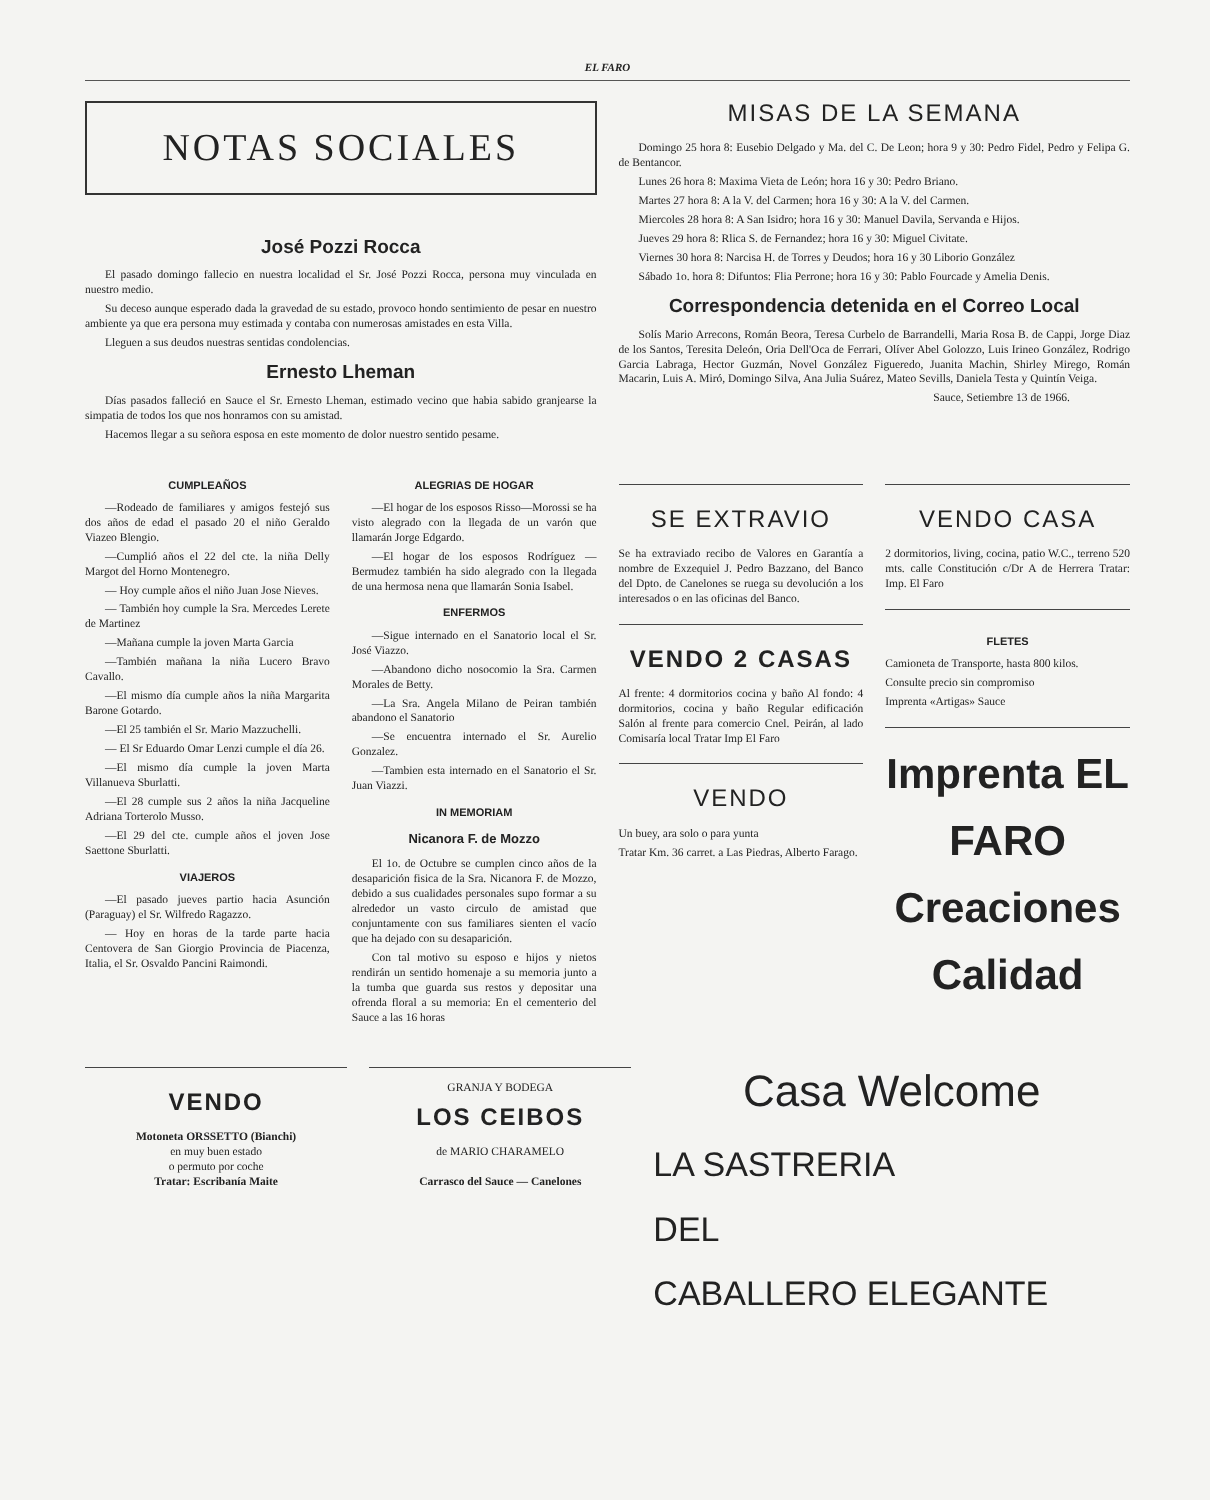EL FARO
NOTAS SOCIALES
José Pozzi Rocca
El pasado domingo fallecio en nuestra localidad el Sr. José Pozzi Rocca, persona muy vinculada en nuestro medio.
Su deceso aunque esperado dada la gravedad de su estado, provoco hondo sentimiento de pesar en nuestro ambiente ya que era persona muy estimada y contaba con numerosas amistades en esta Villa.
Lleguen a sus deudos nuestras sentidas condolencias.
Ernesto Lheman
Días pasados falleció en Sauce el Sr. Ernesto Lheman, estimado vecino que habia sabido granjearse la simpatia de todos los que nos honramos con su amistad.
Hacemos llegar a su señora esposa en este momento de dolor nuestro sentido pesame.
MISAS DE LA SEMANA
Domingo 25 hora 8: Eusebio Delgado y Ma. del C. De Leon; hora 9 y 30: Pedro Fidel, Pedro y Felipa G. de Bentancor.
Lunes 26 hora 8: Maxima Vieta de León; hora 16 y 30: Pedro Briano.
Martes 27 hora 8: A la V. del Carmen; hora 16 y 30: A la V. del Carmen.
Miercoles 28 hora 8: A San Isidro; hora 16 y 30: Manuel Davila, Servanda e Hijos.
Jueves 29 hora 8: Rlica S. de Fernandez; hora 16 y 30: Miguel Civitate.
Viernes 30 hora 8: Narcisa H. de Torres y Deudos; hora 16 y 30 Liborio González
Sábado 1o. hora 8: Difuntos: Flia Perrone; hora 16 y 30: Pablo Fourcade y Amelia Denis.
Correspondencia detenida en el Correo Local
Solís Mario Arrecons, Román Beora, Teresa Curbelo de Barrandelli, Maria Rosa B. de Cappi, Jorge Diaz de los Santos, Teresita Deleón, Oria Dell'Oca de Ferrari, Olíver Abel Golozzo, Luis Irineo González, Rodrigo Garcia Labraga, Hector Guzmán, Novel González Figueredo, Juanita Machin, Shirley Mirego, Román Macarin, Luis A. Miró, Domingo Silva, Ana Julia Suárez, Mateo Sevills, Daniela Testa y Quintín Veiga.
Sauce, Setiembre 13 de 1966.
CUMPLEAÑOS
—Rodeado de familiares y amigos festejó sus dos años de edad el pasado 20 el niño Geraldo Viazeo Blengio.
—Cumplió años el 22 del cte. la niña Delly Margot del Horno Montenegro.
— Hoy cumple años el niño Juan Jose Nieves.
— También hoy cumple la Sra. Mercedes Lerete de Martinez
—Mañana cumple la joven Marta Garcia
—También mañana la niña Lucero Bravo Cavallo.
—El mismo día cumple años la niña Margarita Barone Gotardo.
—El 25 también el Sr. Mario Mazzuchelli.
— El Sr Eduardo Omar Lenzi cumple el día 26.
—El mismo día cumple la joven Marta Villanueva Sburlatti.
—El 28 cumple sus 2 años la niña Jacqueline Adriana Torterolo Musso.
—El 29 del cte. cumple años el joven Jose Saettone Sburlatti.
VIAJEROS
—El pasado jueves partio hacia Asunción (Paraguay) el Sr. Wilfredo Ragazzo.
— Hoy en horas de la tarde parte hacia Centovera de San Giorgio Provincia de Piacenza, Italia, el Sr. Osvaldo Pancini Raimondi.
ALEGRIAS DE HOGAR
—El hogar de los esposos Risso—Morossi se ha visto alegrado con la llegada de un varón que llamarán Jorge Edgardo.
—El hogar de los esposos Rodríguez — Bermudez también ha sido alegrado con la llegada de una hermosa nena que llamarán Sonia Isabel.
ENFERMOS
—Sigue internado en el Sanatorio local el Sr. José Viazzo.
—Abandono dicho nosocomio la Sra. Carmen Morales de Betty.
—La Sra. Angela Milano de Peiran también abandono el Sanatorio
—Se encuentra internado el Sr. Aurelio Gonzalez.
—Tambien esta internado en el Sanatorio el Sr. Juan Viazzi.
IN MEMORIAM
Nicanora F. de Mozzo
El 1o. de Octubre se cumplen cinco años de la desaparición fisica de la Sra. Nicanora F. de Mozzo, debido a sus cualidades personales supo formar a su alrededor un vasto circulo de amistad que conjuntamente con sus familiares sienten el vacío que ha dejado con su desaparición.
Con tal motivo su esposo e hijos y nietos rendirán un sentido homenaje a su memoria junto a la tumba que guarda sus restos y depositar una ofrenda floral a su memoria: En el cementerio del Sauce a las 16 horas
SE EXTRAVIO
Se ha extraviado recibo de Valores en Garantía a nombre de Exzequiel J. Pedro Bazzano, del Banco del Dpto. de Canelones se ruega su devolución a los interesados o en las oficinas del Banco.
VENDO 2 CASAS
Al frente: 4 dormitorios cocina y baño Al fondo: 4 dormitorios, cocina y baño Regular edificación Salón al frente para comercio Cnel. Peirán, al lado Comisaría local Tratar Imp El Faro
VENDO
Un buey, ara solo o para yunta
Tratar Km. 36 carret. a Las Piedras, Alberto Farago.
VENDO CASA
2 dormitorios, living, cocina, patio W.C., terreno 520 mts. calle Constitución c/Dr A de Herrera Tratar: Imp. El Faro
FLETES
Camioneta de Transporte, hasta 800 kilos.
Consulte precio sin compromiso
Imprenta «Artigas» Sauce
Imprenta EL FARO
Creaciones Calidad
VENDO
Motoneta ORSSETTO (Bianchi)
en muy buen estado
o permuto por coche
Tratar: Escribanía Maite
GRANJA Y BODEGA
LOS CEIBOS
de MARIO CHARAMELO
Carrasco del Sauce — Canelones
Casa Welcome
LA SASTRERIA
DEL
CABALLERO ELEGANTE